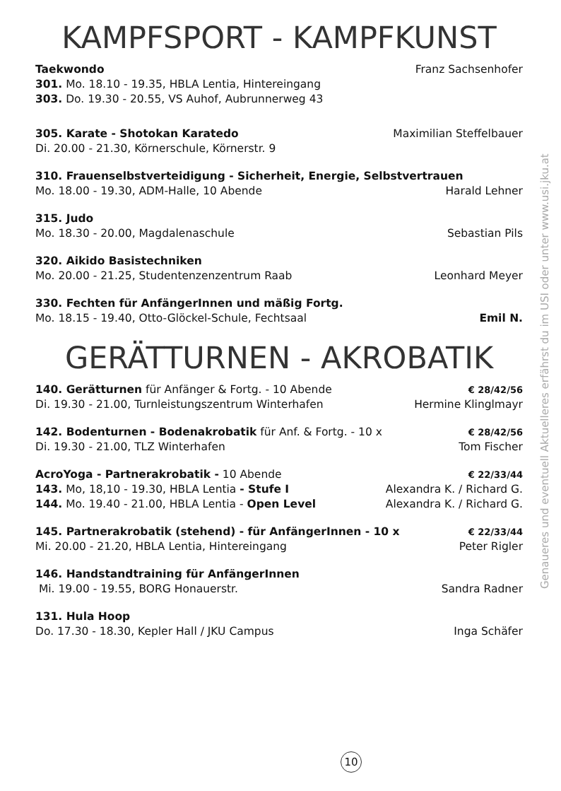KAMPFSPORT - KAMPFKUNST
Taekwondo Franz Sachsenhofer
301. Mo. 18.10 - 19.35, HBLA Lentia, Hintereingang
303. Do. 19.30 - 20.55, VS Auhof, Aubrunnerweg 43
305. Karate - Shotokan Karatedo Maximilian Steffelbauer
Di. 20.00 - 21.30, Körnerschule, Körnerstr. 9
310. Frauenselbstverteidigung - Sicherheit, Energie, Selbstvertrauen
Mo. 18.00 - 19.30, ADM-Halle, 10 Abende Harald Lehner
315. Judo
Mo. 18.30 - 20.00, Magdalenaschule Sebastian Pils
320. Aikido Basistechniken
Mo. 20.00 - 21.25, Studentenzenzentrum Raab Leonhard Meyer
330. Fechten für AnfängerInnen und mäßig Fortg.
Mo. 18.15 - 19.40, Otto-Glöckel-Schule, Fechtsaal Emil N.
GERÄTTURNEN - AKROBATIK
140. Gerätturnen für Anfänger & Fortg. - 10 Abende € 28/42/56
Di. 19.30 - 21.00, Turnleistungszentrum Winterhafen Hermine Klinglmayr
142. Bodenturnen - Bodenakrobatik für Anf. & Fortg. - 10 x € 28/42/56
Di. 19.30 - 21.00, TLZ Winterhafen Tom Fischer
AcroYoga - Partnerakrobatik - 10 Abende € 22/33/44
143. Mo, 18,10 - 19.30, HBLA Lentia - Stufe I Alexandra K. / Richard G.
144. Mo. 19.40 - 21.00, HBLA Lentia - Open Level Alexandra K. / Richard G.
145. Partnerakrobatik (stehend) - für AnfängerInnen - 10 x € 22/33/44
Mi. 20.00 - 21.20, HBLA Lentia, Hintereingang Peter Rigler
146. Handstandtraining für AnfängerInnen
Mi. 19.00 - 19.55, BORG Honauerstr. Sandra Radner
131. Hula Hoop
Do. 17.30 - 18.30, Kepler Hall / JKU Campus Inga Schäfer
Genaueres und eventuell Aktuelleres erfährst du im USI oder unter www.usi.jku.at
10